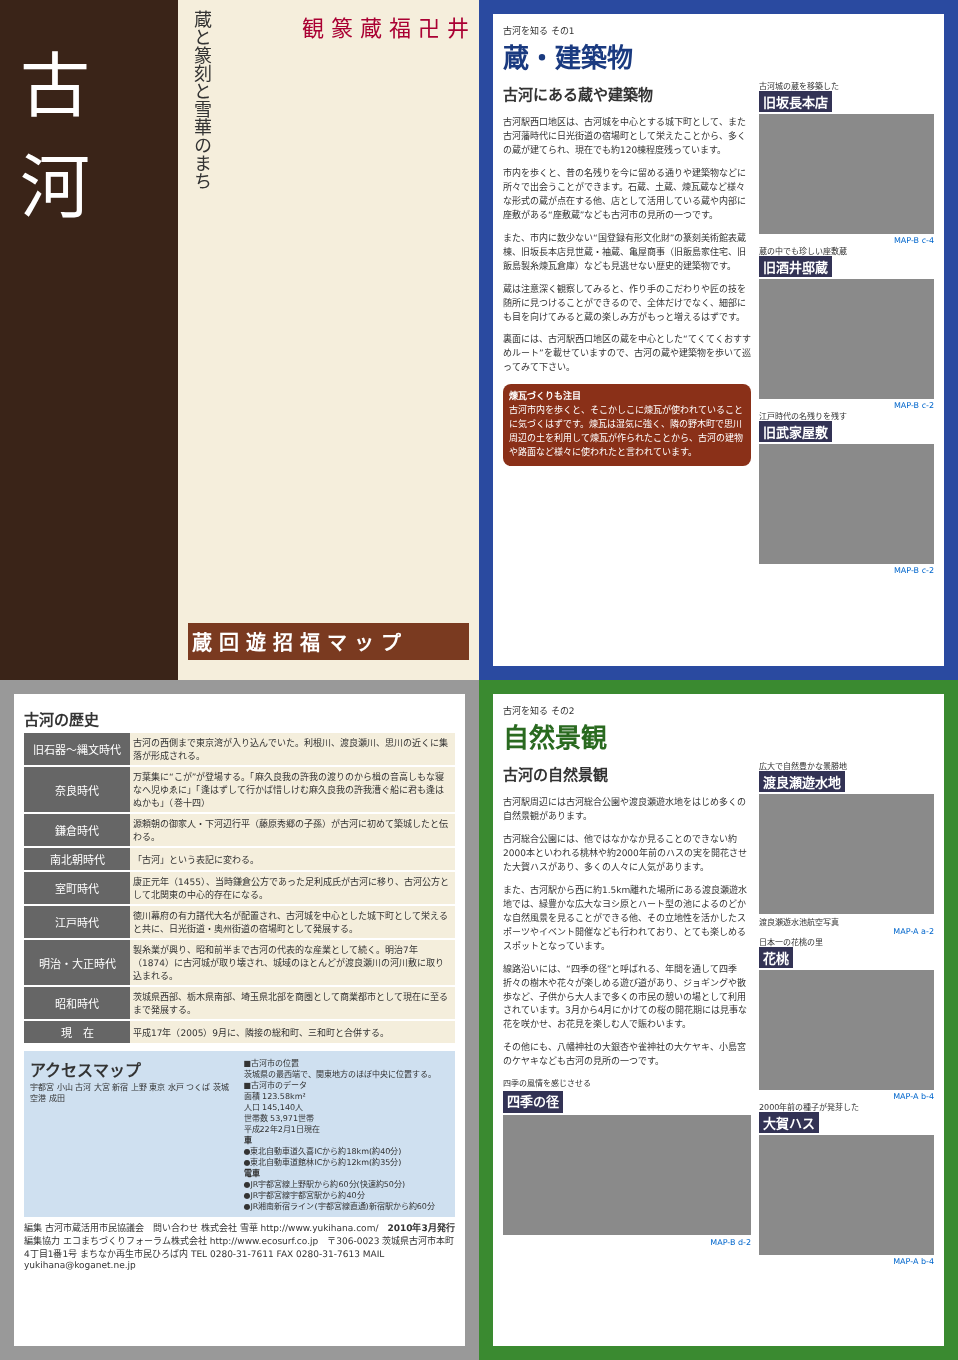古河
蔵と篆刻と雪華のまち
観 篆 蔵 福 卍 井
蔵 回 遊 招 福 マ ッ プ
古河を知る その1
蔵・建築物
古河にある蔵や建築物
古河駅西口地区は、古河城を中心とする城下町として、また古河藩時代に日光街道の宿場町として栄えたことから、多くの蔵が建てられ、現在でも約120棟程度残っています。
市内を歩くと、昔の名残りを今に留める通りや建築物などに所々で出会うことができます。石蔵、土蔵、煉瓦蔵など様々な形式の蔵が点在する他、店として活用している蔵や内部に座敷がある“座敷蔵”なども古河市の見所の一つです。
また、市内に数少ない“国登録有形文化財”の篆刻美術館表蔵棟、旧坂長本店見世蔵・袖蔵、亀屋商事（旧飯島家住宅、旧飯島製糸煉瓦倉庫）なども見逃せない歴史的建築物です。
蔵は注意深く観察してみると、作り手のこだわりや匠の技を随所に見つけることができるので、全体だけでなく、細部にも目を向けてみると蔵の楽しみ方がもっと増えるはずです。
裏面には、古河駅西口地区の蔵を中心とした“てくてくおすすめルート”を載せていますので、古河の蔵や建築物を歩いて巡ってみて下さい。
煉瓦づくりも注目
古河市内を歩くと、そこかしこに煉瓦が使われていることに気づくはずです。煉瓦は湿気に強く、隣の野木町で思川周辺の土を利用して煉瓦が作られたことから、古河の建物や路面など様々に使われたと言われています。
古河城の蔵を移築した
旧坂長本店
MAP-B c-4
蔵の中でも珍しい座敷蔵
旧酒井邸蔵
MAP-B c-2
江戸時代の名残りを残す
旧武家屋敷
MAP-B c-2
古河の歴史
| 旧石器～縄文時代 | 古河の西側まで東京湾が入り込んでいた。利根川、渡良瀬川、思川の近くに集落が形成される。 |
| 奈良時代 | 万葉集に“こが”が登場する。「麻久良我の許我の渡りのから楫の音高しもな寝なへ児ゆゑに」「逢はずして行かば惜しけむ麻久良我の許我漕ぐ船に君も逢はぬかも」（巻十四） |
| 鎌倉時代 | 源頼朝の御家人・下河辺行平（藤原秀郷の子孫）が古河に初めて築城したと伝わる。 |
| 南北朝時代 | 「古河」という表記に変わる。 |
| 室町時代 | 康正元年（1455）、当時鎌倉公方であった足利成氏が古河に移り、古河公方として北関東の中心的存在になる。 |
| 江戸時代 | 徳川幕府の有力譜代大名が配置され、古河城を中心とした城下町として栄えると共に、日光街道・奥州街道の宿場町として発展する。 |
| 明治・大正時代 | 製糸業が興り、昭和前半まで古河の代表的な産業として続く。明治7年（1874）に古河城が取り壊され、城域のほとんどが渡良瀬川の河川敷に取り込まれる。 |
| 昭和時代 | 茨城県西部、栃木県南部、埼玉県北部を商圏として商業都市として現在に至るまで発展する。 |
| 現 在 | 平成17年（2005）9月に、隣接の総和町、三和町と合併する。 |
アクセスマップ
宇都宮 小山 古河 大宮 新宿 上野 東京 水戸 つくば 茨城空港 成田
■古河市の位置
茨城県の最西端で、関東地方のほぼ中央に位置する。
■古河市のデータ
面積 123.58km²
人口 145,140人
世帯数 53,971世帯
平成22年2月1日現在
車
●東北自動車道久喜ICから約18km(約40分)
●東北自動車道館林ICから約12km(約35分)
電車
●JR宇都宮線上野駅から約60分(快速約50分)
●JR宇都宮線宇都宮駅から約40分
●JR湘南新宿ライン(宇都宮線直通)新宿駅から約60分
編集 古河市蔵活用市民協議会　問い合わせ 株式会社 雪華 http://www.yukihana.com/　2010年3月発行
編集協力 エコまちづくりフォーラム株式会社 http://www.ecosurf.co.jp　〒306-0023 茨城県古河市本町4丁目1番1号 まちなか再生市民ひろば内 TEL 0280-31-7611 FAX 0280-31-7613 MAIL yukihana@koganet.ne.jp
古河を知る その2
自然景観
古河の自然景観
古河駅周辺には古河総合公園や渡良瀬遊水地をはじめ多くの自然景観があります。
古河総合公園には、他ではなかなか見ることのできない約2000本といわれる桃林や約2000年前のハスの実を開花させた大賀ハスがあり、多くの人々に人気があります。
また、古河駅から西に約1.5km離れた場所にある渡良瀬遊水地では、緑豊かな広大なヨシ原とハート型の池によるのどかな自然風景を見ることができる他、その立地性を活かしたスポーツやイベント開催なども行われており、とても楽しめるスポットとなっています。
線路沿いには、“四季の径”と呼ばれる、年間を通して四季折々の樹木や花々が楽しめる遊び道があり、ジョギングや散歩など、子供から大人まで多くの市民の憩いの場として利用されています。3月から4月にかけての桜の開花期には見事な花を咲かせ、お花見を楽しむ人で賑わいます。
その他にも、八幡神社の大銀杏や雀神社の大ケヤキ、小島宮のケヤキなども古河の見所の一つです。
四季の風情を感じさせる
四季の径
MAP-B d-2
広大で自然豊かな景勝地
渡良瀬遊水地
渡良瀬遊水池航空写真
MAP-A a-2
日本一の花桃の里
花桃
MAP-A b-4
2000年前の種子が発芽した
大賀ハス
MAP-A b-4